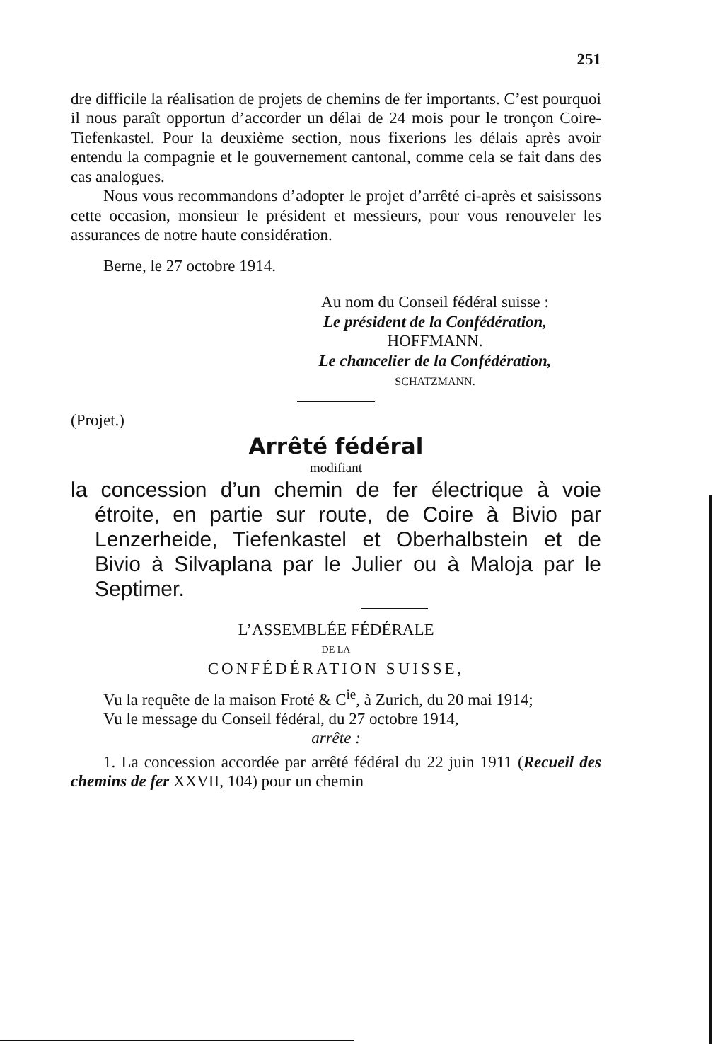251
dre difficile la réalisation de projets de chemins de fer importants. C’est pourquoi il nous paraît opportun d’accorder un délai de 24 mois pour le tronçon Coire-Tiefenkastel. Pour la deuxième section, nous fixerions les délais après avoir entendu la compagnie et le gouvernement cantonal, comme cela se fait dans des cas analogues.
Nous vous recommandons d’adopter le projet d’arrêté ci-après et saisissons cette occasion, monsieur le président et messieurs, pour vous renouveler les assurances de notre haute considération.
Berne, le 27 octobre 1914.
Au nom du Conseil fédéral suisse :
Le président de la Confédération,
HOFFMANN.
Le chancelier de la Confédération,
SCHATZMANN.
(Projet.)
Arrêté fédéral
modifiant
la concession d’un chemin de fer électrique à voie étroite, en partie sur route, de Coire à Bivio par Lenzerheide, Tiefenkastel et Oberhalbstein et de Bivio à Silvaplana par le Julier ou à Maloja par le Septimer.
L’ASSEMBLÉE FÉDÉRALE
DE LA
CONFÉDÉRATION SUISSE,
Vu la requête de la maison Froté & C<sup>ie</sup>, à Zurich, du 20 mai 1914;
Vu le message du Conseil fédéral, du 27 octobre 1914,
arrête :
1. La concession accordée par arrêté fédéral du 22 juin 1911 (Recueil des chemins de fer XXVII, 104) pour un chemin